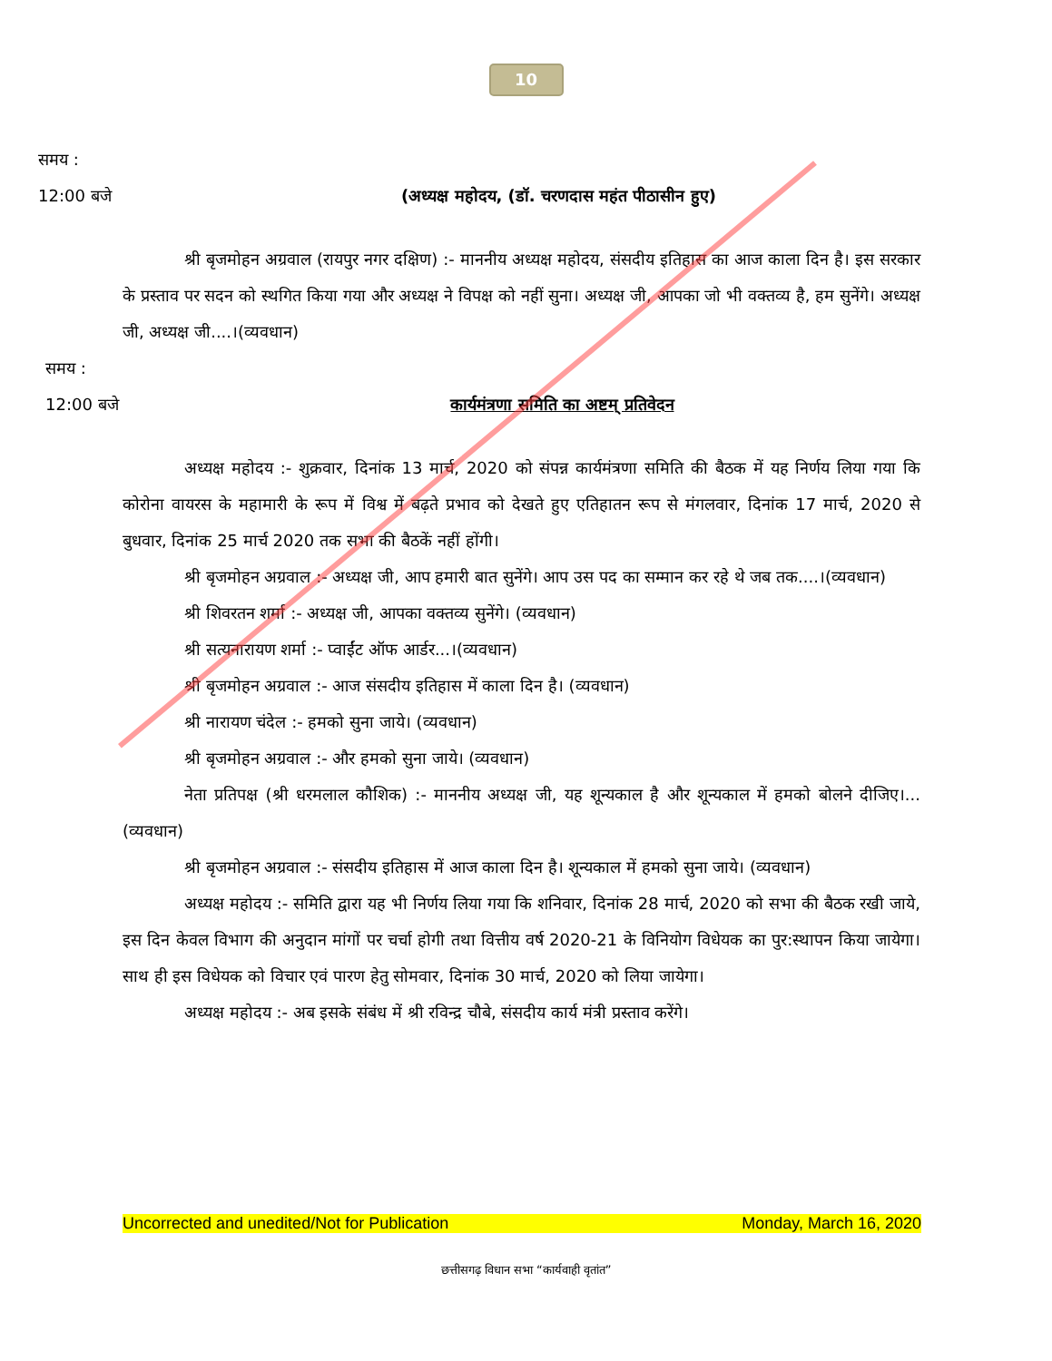10
समय :
12:00 बजे (अध्यक्ष महोदय, (डॉ. चरणदास महंत पीठासीन हुए)
श्री बृजमोहन अग्रवाल (रायपुर नगर दक्षिण) :- माननीय अध्यक्ष महोदय, संसदीय इतिहास का आज काला दिन है। इस सरकार के प्रस्ताव पर सदन को स्थगित किया गया और अध्यक्ष ने विपक्ष को नहीं सुना। अध्यक्ष जी, आपका जो भी वक्तव्य है, हम सुनेंगे। अध्यक्ष जी, अध्यक्ष जी....।(व्यवधान)
समय :
12:00 बजे कार्यमंत्रणा समिति का अष्टम् प्रतिवेदन
अध्यक्ष महोदय :- शुक्रवार, दिनांक 13 मार्च, 2020 को संपन्न कार्यमंत्रणा समिति की बैठक में यह निर्णय लिया गया कि कोरोना वायरस के महामारी के रूप में विश्व में बढ़ते प्रभाव को देखते हुए एतिहातन रूप से मंगलवार, दिनांक 17 मार्च, 2020 से बुधवार, दिनांक 25 मार्च 2020 तक सभा की बैठकें नहीं होंगी।
श्री बृजमोहन अग्रवाल :- अध्यक्ष जी, आप हमारी बात सुनेंगे। आप उस पद का सम्मान कर रहे थे जब तक....।(व्यवधान)
श्री शिवरतन शर्मा :- अध्यक्ष जी, आपका वक्तव्य सुनेंगे। (व्यवधान)
श्री सत्यनारायण शर्मा :- प्वाईंट ऑफ आर्डर...।(व्यवधान)
श्री बृजमोहन अग्रवाल :- आज संसदीय इतिहास में काला दिन है। (व्यवधान)
श्री नारायण चंदेल :- हमको सुना जाये। (व्यवधान)
श्री बृजमोहन अग्रवाल :- और हमको सुना जाये। (व्यवधान)
नेता प्रतिपक्ष (श्री धरमलाल कौशिक) :- माननीय अध्यक्ष जी, यह शून्यकाल है और शून्यकाल में हमको बोलने दीजिए।...(व्यवधान)
श्री बृजमोहन अग्रवाल :- संसदीय इतिहास में आज काला दिन है। शून्यकाल में हमको सुना जाये। (व्यवधान)
अध्यक्ष महोदय :- समिति द्वारा यह भी निर्णय लिया गया कि शनिवार, दिनांक 28 मार्च, 2020 को सभा की बैठक रखी जाये, इस दिन केवल विभाग की अनुदान मांगों पर चर्चा होगी तथा वित्तीय वर्ष 2020-21 के विनियोग विधेयक का पुर:स्थापन किया जायेगा। साथ ही इस विधेयक को विचार एवं पारण हेतु सोमवार, दिनांक 30 मार्च, 2020 को लिया जायेगा।
अध्यक्ष महोदय :- अब इसके संबंध में श्री रविन्द्र चौबे, संसदीय कार्य मंत्री प्रस्ताव करेंगे।
Uncorrected and unedited/Not for Publication Monday, March 16, 2020
छत्तीसगढ़ विधान सभा “कार्यवाही वृतांत”